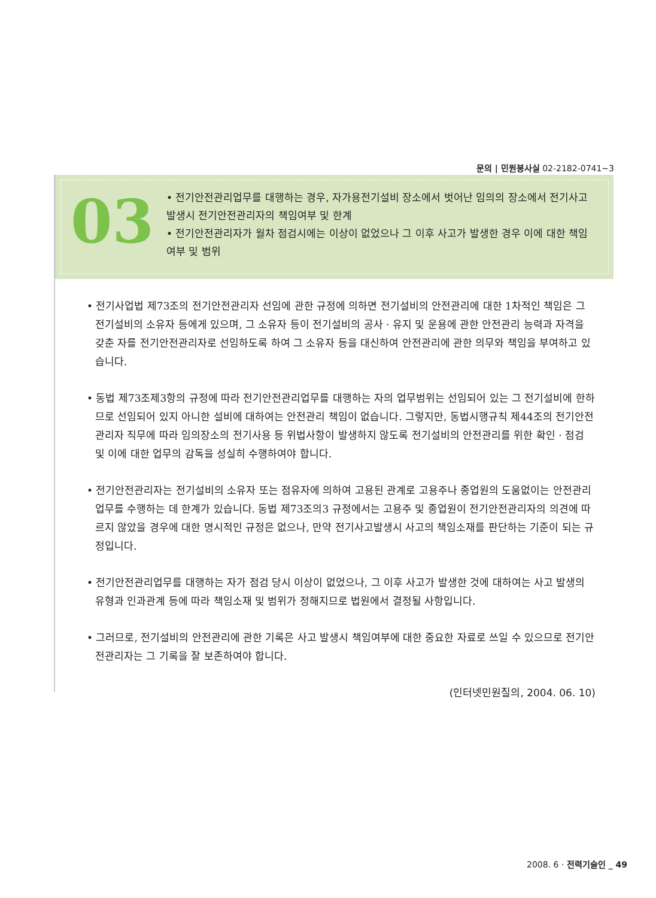문의 | 민원봉사실 02-2182-0741~3
03
• 전기안전관리업무를 대행하는 경우, 자가용전기설비 장소에서 벗어난 임의의 장소에서 전기사고 발생시 전기안전관리자의 책임여부 및 한계
• 전기안전관리자가 월차 점검시에는 이상이 없었으나 그 이후 사고가 발생한 경우 이에 대한 책임여부 및 범위
• 전기사업법 제73조의 전기안전관리자 선임에 관한 규정에 의하면 전기설비의 안전관리에 대한 1차적인 책임은 그 전기설비의 소유자 등에게 있으며, 그 소유자 등이 전기설비의 공사 · 유지 및 운용에 관한 안전관리 능력과 자격을 갖춘 자를 전기안전관리자로 선임하도록 하여 그 소유자 등을 대신하여 안전관리에 관한 의무와 책임을 부여하고 있습니다.
• 동법 제73조제3항의 규정에 따라 전기안전관리업무를 대행하는 자의 업무범위는 선임되어 있는 그 전기설비에 한하므로 선임되어 있지 아니한 설비에 대하여는 안전관리 책임이 없습니다. 그렇지만, 동법시행규칙 제44조의 전기안전관리자 직무에 따라 임의장소의 전기사용 등 위법사항이 발생하지 않도록 전기설비의 안전관리를 위한 확인 · 점검 및 이에 대한 업무의 감독을 성실히 수행하여야 합니다.
• 전기안전관리자는 전기설비의 소유자 또는 점유자에 의하여 고용된 관계로 고용주나 종업원의 도움없이는 안전관리업무를 수행하는 데 한계가 있습니다. 동법 제73조의3 규정에서는 고용주 및 종업원이 전기안전관리자의 의견에 따르지 않았을 경우에 대한 명시적인 규정은 없으나, 만약 전기사고발생시 사고의 책임소재를 판단하는 기준이 되는 규정입니다.
• 전기안전관리업무를 대행하는 자가 점검 당시 이상이 없었으나, 그 이후 사고가 발생한 것에 대하여는 사고 발생의 유형과 인과관계 등에 따라 책임소재 및 범위가 정해지므로 법원에서 결정될 사항입니다.
• 그러므로, 전기설비의 안전관리에 관한 기록은 사고 발생시 책임여부에 대한 중요한 자료로 쓰일 수 있으므로 전기안전관리자는 그 기록을 잘 보존하여야 합니다.
(인터넷민원질의, 2004. 06. 10)
2008. 6 · 전력기술인 _ 49